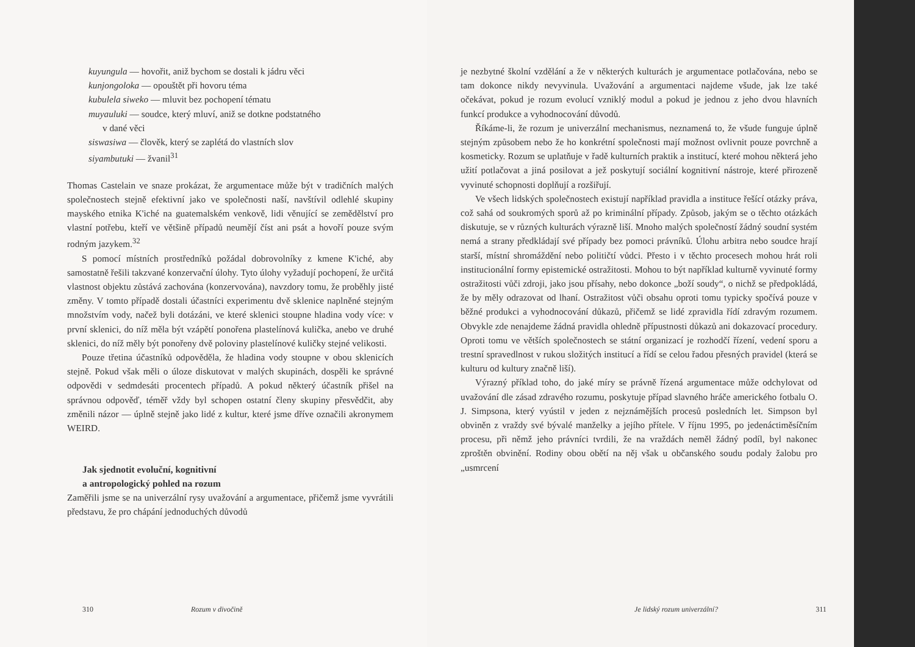kuyungula — hovořit, aniž bychom se dostali k jádru věci
kunjongoloka — opouštět při hovoru téma
kubulela siweko — mluvit bez pochopení tématu
muyauluki — soudce, který mluví, aniž se dotkne podstatného
v dané věci
siswasiwa — člověk, který se zaplétá do vlastních slov
siyambutuki — žvanil<sup>31</sup>
Thomas Castelain ve snaze prokázat, že argumentace může být v tradičních malých společnostech stejně efektivní jako ve společnosti naší, navštívil odlehlé skupiny mayského etnika K'iché na guatemalském venkově, lidi věnující se zemědělství pro vlastní potřebu, kteří ve většině případů neumějí číst ani psát a hovoří pouze svým rodným jazykem.<sup>32</sup>
S pomocí místních prostředníků požádal dobrovolníky z kmene K'iché, aby samostatně řešili takzvané konzervační úlohy. Tyto úlohy vyžadují pochopení, že určitá vlastnost objektu zůstává zachována (konzervována), navzdory tomu, že proběhly jisté změny. V tomto případě dostali účastníci experimentu dvě sklenice naplněné stejným množstvím vody, načež byli dotázáni, ve které sklenici stoupne hladina vody více: v první sklenici, do níž měla být vzápětí ponořena plastelínová kulička, anebo ve druhé sklenici, do níž měly být ponořeny dvě poloviny plastelínové kuličky stejné velikosti.
Pouze třetina účastníků odpověděla, že hladina vody stoupne v obou sklenicích stejně. Pokud však měli o úloze diskutovat v malých skupinách, dospěli ke správné odpovědi v sedmdesáti procentech případů. A pokud některý účastník přišel na správnou odpověď, téměř vždy byl schopen ostatní členy skupiny přesvědčit, aby změnili názor — úplně stejně jako lidé z kultur, které jsme dříve označili akronymem WEIRD.
Jak sjednotit evoluční, kognitivní
a antropologický pohled na rozum
Zaměřili jsme se na univerzální rysy uvažování a argumentace, přičemž jsme vyvrátili představu, že pro chápání jednoduchých důvodů
310 Rozum v divočině
je nezbytné školní vzdělání a že v některých kulturách je argumentace potlačována, nebo se tam dokonce nikdy nevyvinula. Uvažování a argumentaci najdeme všude, jak lze také očekávat, pokud je rozum evolucí vzniklý modul a pokud je jednou z jeho dvou hlavních funkcí produkce a vyhodnocování důvodů.
Říkáme-li, že rozum je univerzální mechanismus, neznamená to, že všude funguje úplně stejným způsobem nebo že ho konkrétní společnosti mají možnost ovlivnit pouze povrchně a kosmeticky. Rozum se uplatňuje v řadě kulturních praktik a institucí, které mohou některá jeho užití potlačovat a jiná posilovat a jež poskytují sociální kognitivní nástroje, které přirozeně vyvinuté schopnosti doplňují a rozšiřují.
Ve všech lidských společnostech existují například pravidla a instituce řešící otázky práva, což sahá od soukromých sporů až po kriminální případy. Způsob, jakým se o těchto otázkách diskutuje, se v různých kulturách výrazně liší. Mnoho malých společností žádný soudní systém nemá a strany předkládají své případy bez pomoci právníků. Úlohu arbitra nebo soudce hrají starší, místní shromáždění nebo političtí vůdci. Přesto i v těchto procesech mohou hrát roli institucionální formy epistemické ostražitosti. Mohou to být například kulturně vyvinuté formy ostražitosti vůči zdroji, jako jsou přísahy, nebo dokonce „boží soudy“, o nichž se předpokládá, že by měly odrazovat od lhaní. Ostražitost vůči obsahu oproti tomu typicky spočívá pouze v běžné produkci a vyhodnocování důkazů, přičemž se lidé zpravidla řídí zdravým rozumem. Obvykle zde nenajdeme žádná pravidla ohledně přípustnosti důkazů ani dokazovací procedury. Oproti tomu ve větších společnostech se státní organizací je rozhodčí řízení, vedení sporu a trestní spravedlnost v rukou složitých institucí a řídí se celou řadou přesných pravidel (která se kulturu od kultury značně liší).
Výrazný příklad toho, do jaké míry se právně řízená argumentace může odchylovat od uvažování dle zásad zdravého rozumu, poskytuje případ slavného hráče amerického fotbalu O. J. Simpsona, který vyústil v jeden z nejznámějších procesů posledních let. Simpson byl obviněn z vraždy své bývalé manželky a jejího přítele. V říjnu 1995, po jedenáctiměsíčním procesu, při němž jeho právníci tvrdili, že na vraždách neměl žádný podíl, byl nakonec zproštěn obvinění. Rodiny obou obětí na něj však u občanského soudu podaly žalobu pro „usmrcení
Je lidský rozum univerzální? 311